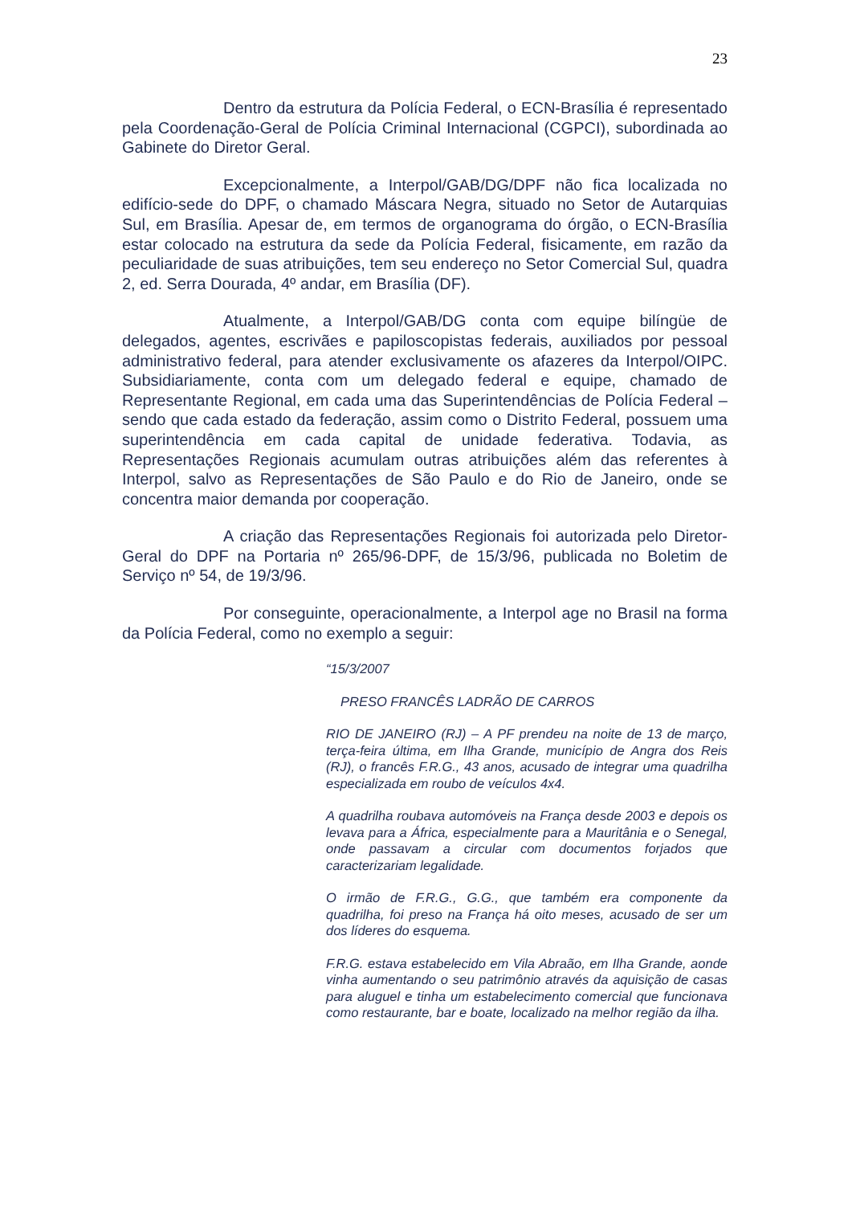23
Dentro da estrutura da Polícia Federal, o ECN-Brasília é representado pela Coordenação-Geral de Polícia Criminal Internacional (CGPCI), subordinada ao Gabinete do Diretor Geral.
Excepcionalmente, a Interpol/GAB/DG/DPF não fica localizada no edifício-sede do DPF, o chamado Máscara Negra, situado no Setor de Autarquias Sul, em Brasília. Apesar de, em termos de organograma do órgão, o ECN-Brasília estar colocado na estrutura da sede da Polícia Federal, fisicamente, em razão da peculiaridade de suas atribuições, tem seu endereço no Setor Comercial Sul, quadra 2, ed. Serra Dourada, 4º andar, em Brasília (DF).
Atualmente, a Interpol/GAB/DG conta com equipe bilíngüe de delegados, agentes, escrivães e papiloscopistas federais, auxiliados por pessoal administrativo federal, para atender exclusivamente os afazeres da Interpol/OIPC. Subsidiariamente, conta com um delegado federal e equipe, chamado de Representante Regional, em cada uma das Superintendências de Polícia Federal – sendo que cada estado da federação, assim como o Distrito Federal, possuem uma superintendência em cada capital de unidade federativa. Todavia, as Representações Regionais acumulam outras atribuições além das referentes à Interpol, salvo as Representações de São Paulo e do Rio de Janeiro, onde se concentra maior demanda por cooperação.
A criação das Representações Regionais foi autorizada pelo Diretor-Geral do DPF na Portaria nº 265/96-DPF, de 15/3/96, publicada no Boletim de Serviço nº 54, de 19/3/96.
Por conseguinte, operacionalmente, a Interpol age no Brasil na forma da Polícia Federal, como no exemplo a seguir:
“15/3/2007
PRESO FRANCÊS LADRÃO DE CARROS
RIO DE JANEIRO (RJ) – A PF prendeu na noite de 13 de março, terça-feira última, em Ilha Grande, município de Angra dos Reis (RJ), o francês F.R.G., 43 anos, acusado de integrar uma quadrilha especializada em roubo de veículos 4x4.
A quadrilha roubava automóveis na França desde 2003 e depois os levava para a África, especialmente para a Mauritânia e o Senegal, onde passavam a circular com documentos forjados que caracterizariam legalidade.
O irmão de F.R.G., G.G., que também era componente da quadrilha, foi preso na França há oito meses, acusado de ser um dos líderes do esquema.
F.R.G. estava estabelecido em Vila Abraão, em Ilha Grande, aonde vinha aumentando o seu patrimônio através da aquisição de casas para aluguel e tinha um estabelecimento comercial que funcionava como restaurante, bar e boate, localizado na melhor região da ilha.